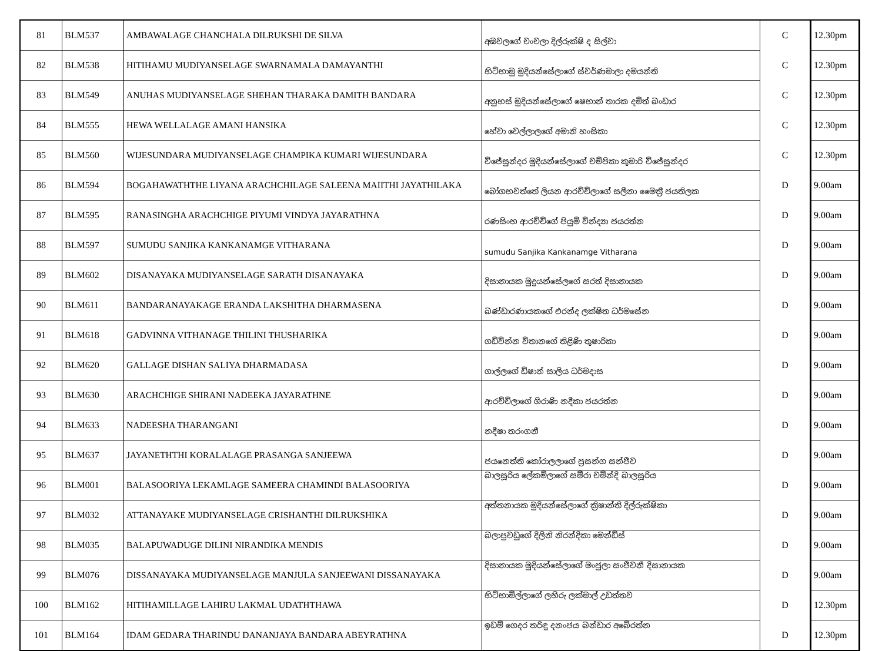| 81 | BLM537 | AMBAWALAGE CHANCHALA DILRUKSHI DE SILVA | අඹවලගේ චංචලා දිල්රුක්ෂි ද සිල්වා | C | 12.30pm |
| 82 | BLM538 | HITIHAMU MUDIYANSELAGE SWARNAMALA DAMAYANTHI | හිටිහාමු මුදියන්සේලාගේ ස්වර්ණමාලා දමයන්ති | C | 12.30pm |
| 83 | BLM549 | ANUHAS MUDIYANSELAGE SHEHAN THARAKA DAMITH BANDARA | අනුහස් මුදියන්සේලාගේ ෂෙහාන් තාරක දමිත් බංඩාර | C | 12.30pm |
| 84 | BLM555 | HEWA WELLALAGE AMANI HANSIKA | හේවා වෙල්ලාලගේ අමානි හංසිකා | C | 12.30pm |
| 85 | BLM560 | WIJESUNDARA MUDIYANSELAGE CHAMPIKA KUMARI WIJESUNDARA | විජේසුන්දර මුදියන්සේලාගේ චම්පිකා කුමාරි විජේසුන්දර | C | 12.30pm |
| 86 | BLM594 | BOGAHAWATHTHE LIYANA ARACHCHILAGE SALEENA MAIITHI JAYATHILAKA | බෝගහවත්තේ ලියන ආරච්චිලාගේ සලීනා මෛත්‍රී ජයතිලක | D | 9.00am |
| 87 | BLM595 | RANASINGHA ARACHCHIGE PIYUMI VINDYA JAYARATHNA | රණසිංහ ආරච්චිගේ පියුමි වින්ද්‍යා ජයරත්න | D | 9.00am |
| 88 | BLM597 | SUMUDU SANJIKA KANKANAMGE VITHARANA | sumudu Sanjika Kankanamge Vitharana | D | 9.00am |
| 89 | BLM602 | DISANAYAKA MUDIYANSELAGE SARATH DISANAYAKA | දිසානායක මුදුයන්සේලගේ සරත් දිසානායක | D | 9.00am |
| 90 | BLM611 | BANDARANAYAKAGE ERANDA LAKSHITHA DHARMASENA | බණ්ඩාරණායකගේ එරන්ද ලක්ෂිත ධර්මසේන | D | 9.00am |
| 91 | BLM618 | GADVINNA VITHANAGE THILINI THUSHARIKA | ගඩ්වින්න විතානගේ තිළිණි තුෂාරිකා | D | 9.00am |
| 92 | BLM620 | GALLAGE DISHAN SALIYA DHARMADASA | ගාල්ලගේ ඩිෂාන් සාලිය ධර්මදාස | D | 9.00am |
| 93 | BLM630 | ARACHCHIGE SHIRANI NADEEKA JAYARATHNE | ආරච්චිලාගේ ශිරාණි නදීකා ජයරත්න | D | 9.00am |
| 94 | BLM633 | NADEESHA THARANGANI | නදීෂා තරංගනී | D | 9.00am |
| 95 | BLM637 | JAYANETHTHI KORALALAGE PRASANGA SANJEEWA | ජයනෙත්ති කෝරාලලාගේ ප්‍රසන්ග සන්ජීව | D | 9.00am |
| 96 | BLM001 | BALASOORIYA LEKAMLAGE SAMEERA CHAMINDI BALASOORIYA | බාලසූරිය ලේකම්ලාගේ සමීරා චමින්දි බාලසූරිය | D | 9.00am |
| 97 | BLM032 | ATTANAYAKE MUDIYANSELAGE CRISHANTHI DILRUKSHIKA | අත්තනායක මුදියන්සේලාගේ ක්‍රිෂාන්ති දිල්රුක්ෂිකා | D | 9.00am |
| 98 | BLM035 | BALAPUWADUGE DILINI NIRANDIKA MENDIS | බලාපුවඩුගේ දිලිනි නිරන්දිකා මෙන්ඩිස් | D | 9.00am |
| 99 | BLM076 | DISSANAYAKA MUDIYANSELAGE MANJULA SANJEEWANI DISSANAYAKA | දිසානායක මුදියන්සේලාගේ මංජුලා සංජීවනී දිසානායක | D | 9.00am |
| 100 | BLM162 | HITIHAMILLAGE LAHIRU LAKMAL UDATHTHAWA | හිටිහාමිල්ලාගේ ලහිරු ලක්මාල් උඩත්තව | D | 12.30pm |
| 101 | BLM164 | IDAM GEDARA THARINDU DANANJAYA BANDARA ABEYRATHNA | ඉඩම් ගෙදර තරිඳු දනංජය බන්ඩාර අබේරත්න | D | 12.30pm |